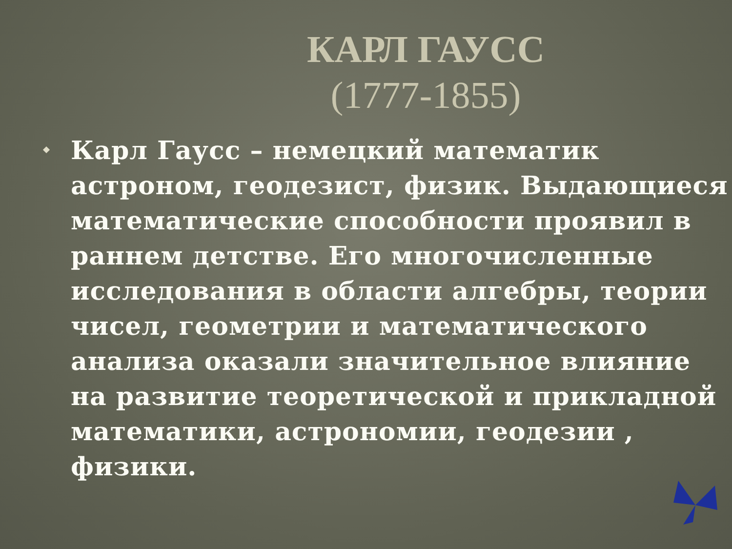КАРЛ ГАУСС
(1777-1855)
Карл Гаусс – немецкий математик астроном, геодезист, физик. Выдающиеся математические способности проявил в раннем детстве. Его многочисленные исследования в области алгебры, теории чисел, геометрии и математического анализа оказали значительное влияние на развитие теоретической и прикладной математики, астрономии, геодезии , физики.